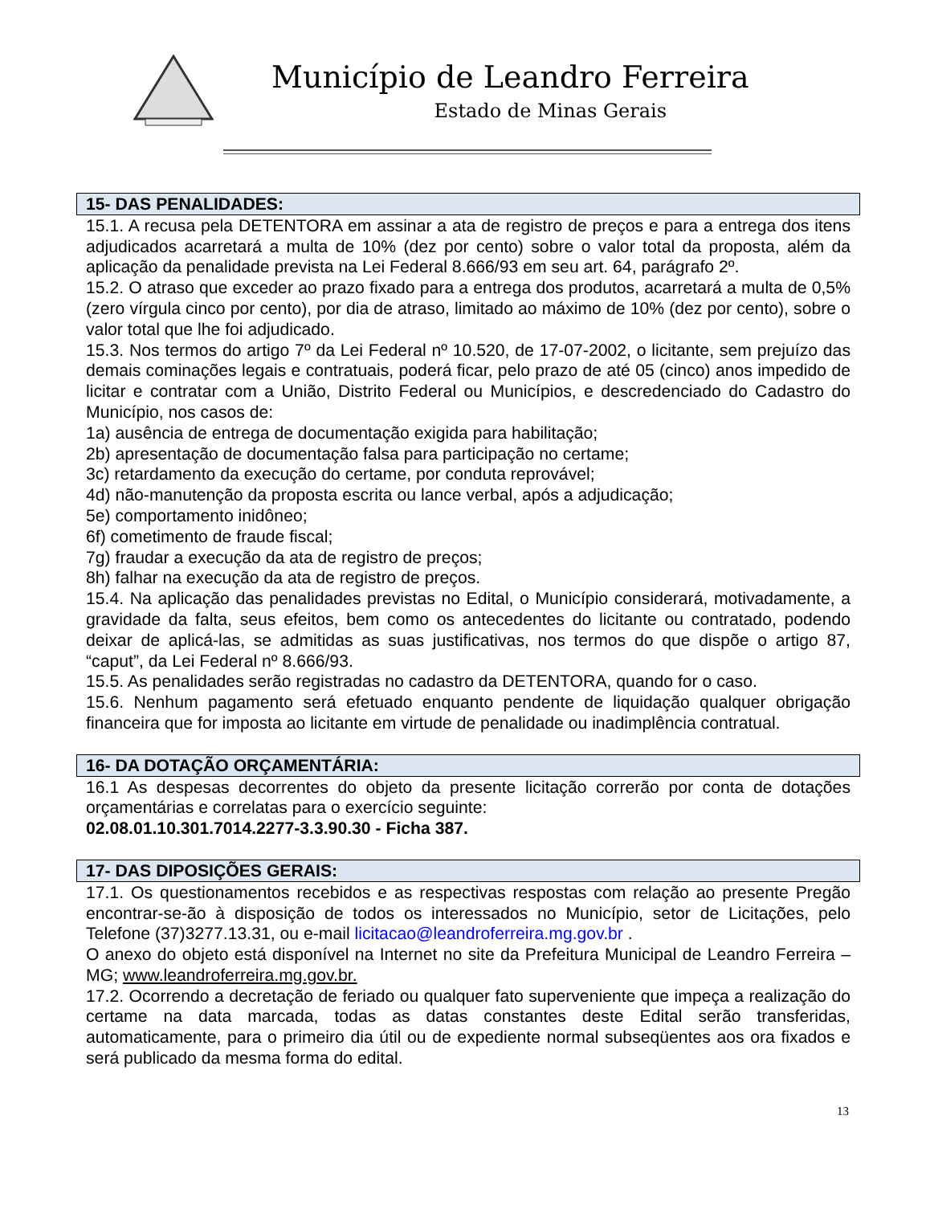Município de Leandro Ferreira
Estado de Minas Gerais
15- DAS PENALIDADES:
15.1. A recusa pela DETENTORA em assinar a ata de registro de preços e para a entrega dos itens adjudicados acarretará a multa de 10% (dez por cento) sobre o valor total da proposta, além da aplicação da penalidade prevista na Lei Federal 8.666/93 em seu art. 64, parágrafo 2º.
15.2. O atraso que exceder ao prazo fixado para a entrega dos produtos, acarretará a multa de 0,5% (zero vírgula cinco por cento), por dia de atraso, limitado ao máximo de 10% (dez por cento), sobre o valor total que lhe foi adjudicado.
15.3. Nos termos do artigo 7º da Lei Federal nº 10.520, de 17-07-2002, o licitante, sem prejuízo das demais cominações legais e contratuais, poderá ficar, pelo prazo de até 05 (cinco) anos impedido de licitar e contratar com a União, Distrito Federal ou Municípios, e descredenciado do Cadastro do Município, nos casos de:
1a) ausência de entrega de documentação exigida para habilitação;
2b) apresentação de documentação falsa para participação no certame;
3c) retardamento da execução do certame, por conduta reprovável;
4d) não-manutenção da proposta escrita ou lance verbal, após a adjudicação;
5e) comportamento inidôneo;
6f) cometimento de fraude fiscal;
7g) fraudar a execução da ata de registro de preços;
8h) falhar na execução da ata de registro de preços.
15.4. Na aplicação das penalidades previstas no Edital, o Município considerará, motivadamente, a gravidade da falta, seus efeitos, bem como os antecedentes do licitante ou contratado, podendo deixar de aplicá-las, se admitidas as suas justificativas, nos termos do que dispõe o artigo 87, “caput”, da Lei Federal nº 8.666/93.
15.5. As penalidades serão registradas no cadastro da DETENTORA, quando for o caso.
15.6. Nenhum pagamento será efetuado enquanto pendente de liquidação qualquer obrigação financeira que for imposta ao licitante em virtude de penalidade ou inadimplência contratual.
16- DA DOTAÇÃO ORÇAMENTÁRIA:
16.1 As despesas decorrentes do objeto da presente licitação correrão por conta de dotações orçamentárias e correlatas para o exercício seguinte:
02.08.01.10.301.7014.2277-3.3.90.30 - Ficha 387.
17- DAS DIPOSIÇÕES GERAIS:
17.1. Os questionamentos recebidos e as respectivas respostas com relação ao presente Pregão encontrar-se-ão à disposição de todos os interessados no Município, setor de Licitações, pelo Telefone (37)3277.13.31, ou e-mail licitacao@leandroferreira.mg.gov.br .
O anexo do objeto está disponível na Internet no site da Prefeitura Municipal de Leandro Ferreira – MG; www.leandroferreira.mg.gov.br.
17.2. Ocorrendo a decretação de feriado ou qualquer fato superveniente que impeça a realização do certame na data marcada, todas as datas constantes deste Edital serão transferidas, automaticamente, para o primeiro dia útil ou de expediente normal subseqüentes aos ora fixados e será publicado da mesma forma do edital.
13